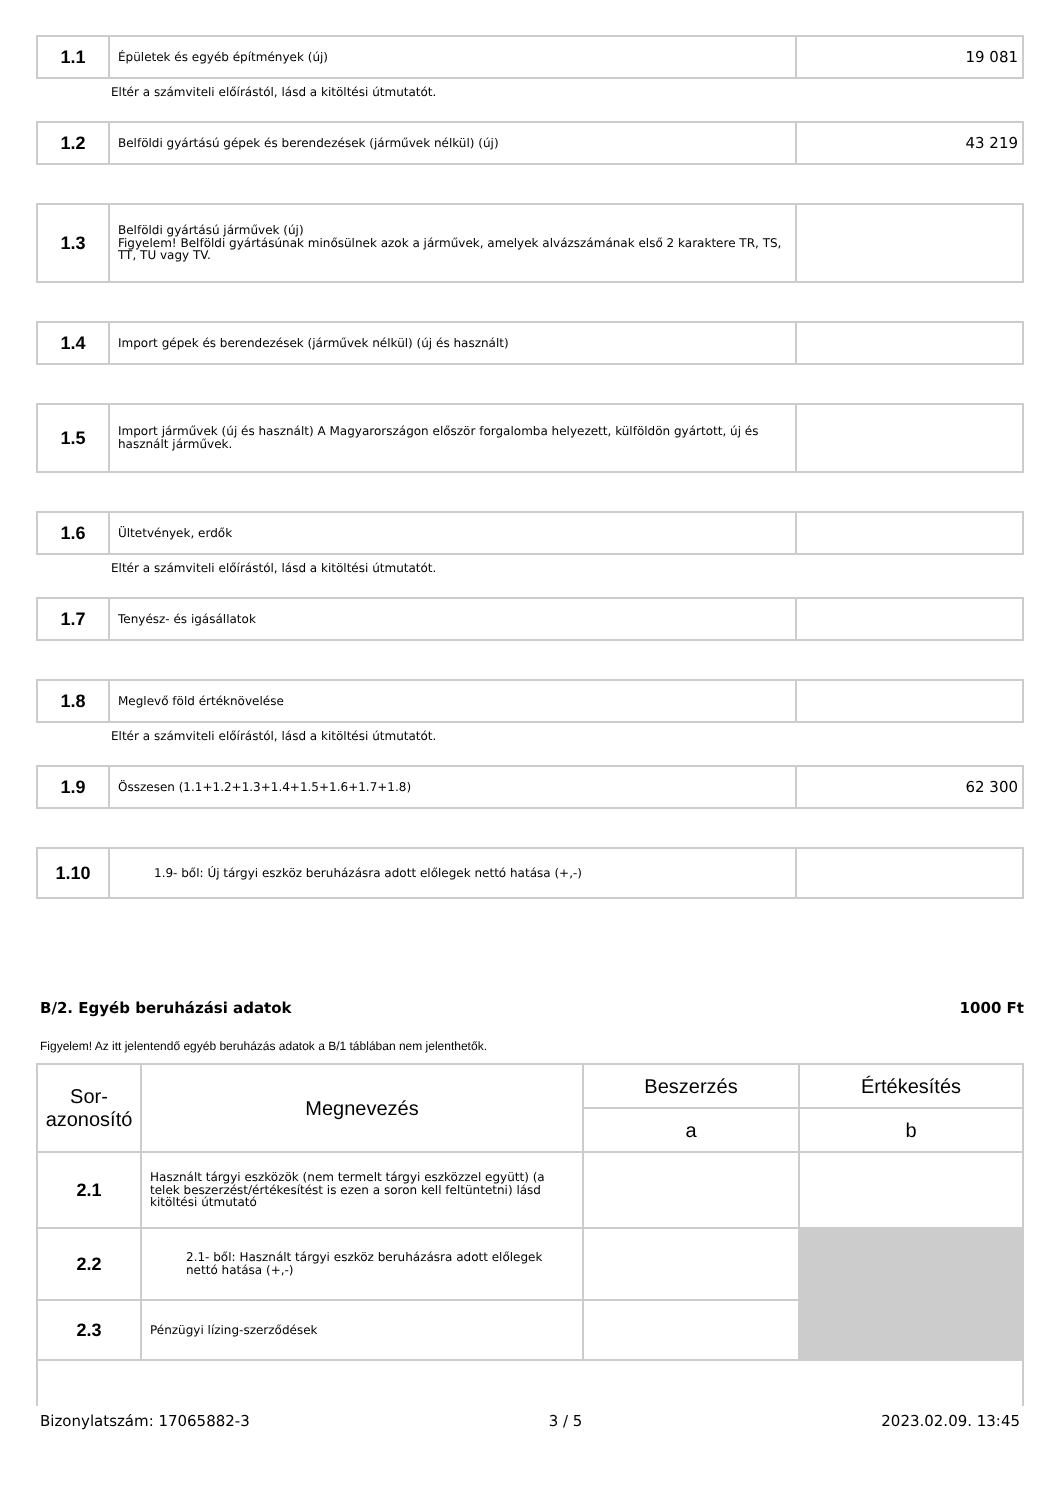| 1.1 | Épületek és egyéb építmények (új) | 19 081 |
Eltér a számviteli előírástól, lásd a kitöltési útmutatót.
| 1.2 | Belföldi gyártású gépek és berendezések (járművek nélkül) (új) | 43 219 |
| 1.3 | Belföldi gyártású járművek (új) Figyelem! Belföldi gyártásúnak minősülnek azok a járművek, amelyek alvázszámának első 2 karaktere TR, TS, TT, TU vagy TV. | |
| 1.4 | Import gépek és berendezések (járművek nélkül) (új és használt) | |
| 1.5 | Import járművek (új és használt) A Magyarországon először forgalomba helyezett, külföldön gyártott, új és használt járművek. | |
| 1.6 | Ültetvények, erdők | |
Eltér a számviteli előírástól, lásd a kitöltési útmutatót.
| 1.7 | Tenyész- és igásállatok | |
| 1.8 | Meglevő föld értéknövelése | |
Eltér a számviteli előírástól, lásd a kitöltési útmutatót.
| 1.9 | Összesen (1.1+1.2+1.3+1.4+1.5+1.6+1.7+1.8) | 62 300 |
| 1.10 | 1.9- ből: Új tárgyi eszköz beruházásra adott előlegek nettó hatása (+,-) | |
B/2. Egyéb beruházási adatok 1000 Ft
Figyelem! Az itt jelentendő egyéb beruházás adatok a B/1 táblában nem jelenthetők.
| Sor- azonosító | Megnevezés | Beszerzés | Értékesítés |
| --- | --- | --- | --- |
| | | a | b |
| 2.1 | Használt tárgyi eszközök (nem termelt tárgyi eszközzel együtt) (a telek beszerzést/értékesítést is ezen a soron kell feltüntetni) lásd kitöltési útmutató | | |
| 2.2 | 2.1- ből: Használt tárgyi eszköz beruházásra adott előlegek nettó hatása (+,-) | | |
| 2.3 | Pénzügyi lízing-szerződések | | |
Bizonylatszám: 17065882-3 3 / 5 2023.02.09. 13:45